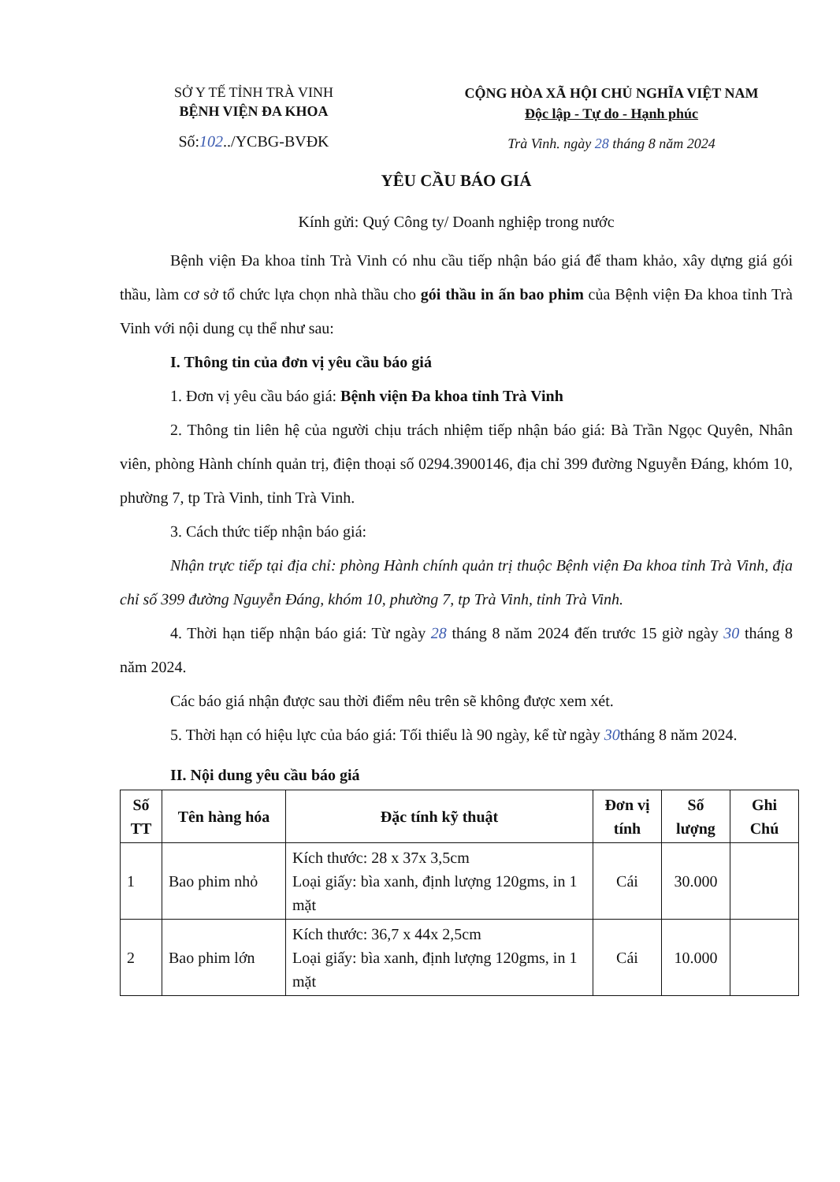SỞ Y TẾ TỈNH TRÀ VINH
BỆNH VIỆN ĐA KHOA
Số:102../YCBG-BVĐK
CỘNG HÒA XÃ HỘI CHỦ NGHĨA VIỆT NAM
Độc lập - Tự do - Hạnh phúc
Trà Vinh. ngày 28 tháng 8 năm 2024
YÊU CẦU BÁO GIÁ
Kính gửi: Quý Công ty/ Doanh nghiệp trong nước
Bệnh viện Đa khoa tỉnh Trà Vinh có nhu cầu tiếp nhận báo giá để tham khảo, xây dựng giá gói thầu, làm cơ sở tổ chức lựa chọn nhà thầu cho gói thầu in ấn bao phim của Bệnh viện Đa khoa tỉnh Trà Vinh với nội dung cụ thể như sau:
I. Thông tin của đơn vị yêu cầu báo giá
1. Đơn vị yêu cầu báo giá: Bệnh viện Đa khoa tỉnh Trà Vinh
2. Thông tin liên hệ của người chịu trách nhiệm tiếp nhận báo giá: Bà Trần Ngọc Quyên, Nhân viên, phòng Hành chính quản trị, điện thoại số 0294.3900146, địa chỉ 399 đường Nguyễn Đáng, khóm 10, phường 7, tp Trà Vinh, tỉnh Trà Vinh.
3. Cách thức tiếp nhận báo giá:
Nhận trực tiếp tại địa chỉ: phòng Hành chính quản trị thuộc Bệnh viện Đa khoa tỉnh Trà Vinh, địa chỉ số 399 đường Nguyễn Đáng, khóm 10, phường 7, tp Trà Vinh, tỉnh Trà Vinh.
4. Thời hạn tiếp nhận báo giá: Từ ngày 28 tháng 8 năm 2024 đến trước 15 giờ ngày 30 tháng 8 năm 2024.
Các báo giá nhận được sau thời điểm nêu trên sẽ không được xem xét.
5. Thời hạn có hiệu lực của báo giá: Tối thiểu là 90 ngày, kể từ ngày 30tháng 8 năm 2024.
II. Nội dung yêu cầu báo giá
| Số TT | Tên hàng hóa | Đặc tính kỹ thuật | Đơn vị tính | Số lượng | Ghi Chú |
| --- | --- | --- | --- | --- | --- |
| 1 | Bao phim nhỏ | Kích thước: 28 x 37x 3,5cm Loại giấy: bìa xanh, định lượng 120gms, in 1 mặt | Cái | 30.000 | |
| 2 | Bao phim lớn | Kích thước: 36,7 x 44x 2,5cm Loại giấy: bìa xanh, định lượng 120gms, in 1 mặt | Cái | 10.000 | |